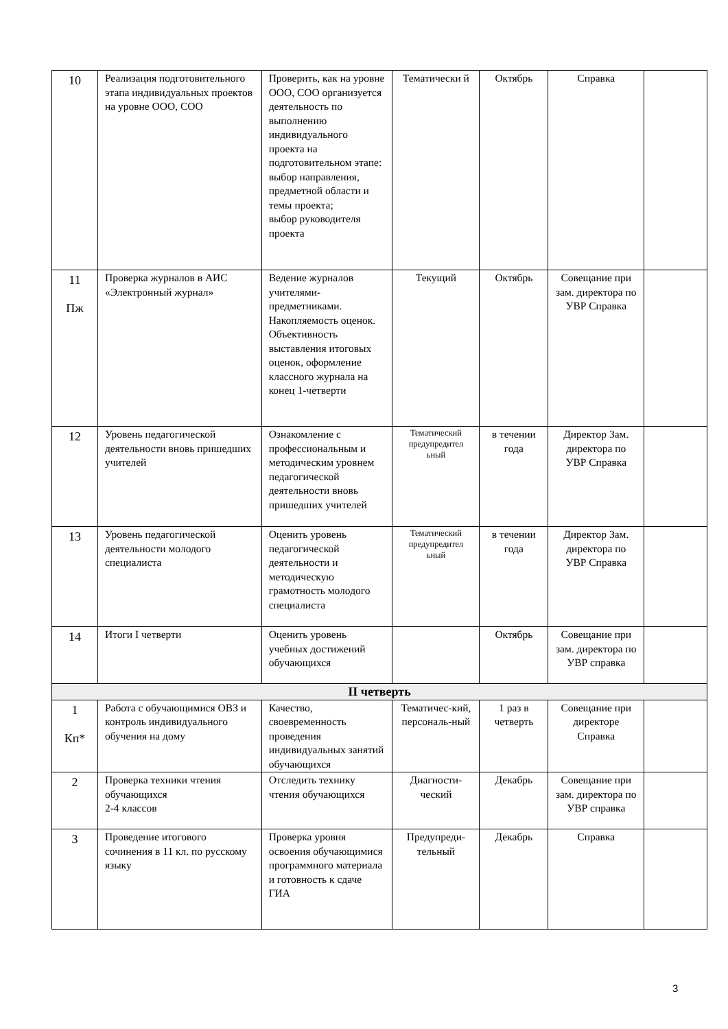| 10 | Реализация подготовительного этапа индивидуальных проектов на уровне ООО, СОО | Проверить, как на уровне ООО, СОО организуется деятельность по выполнению индивидуального проекта на подготовительном этапе: выбор направления, предметной области и темы проекта; выбор руководителя проекта | Тематически й | Октябрь | Справка | |
| 11 Пж | Проверка журналов в АИС «Электронный журнал» | Ведение журналов учителями-предметниками. Накопляемость оценок. Объективность выставления итоговых оценок, оформление классного журнала на конец 1-четверти | Текущий | Октябрь | Совещание при зам. директора по УВР Справка | |
| 12 | Уровень педагогической деятельности вновь пришедших учителей | Ознакомление с профессиональным и методическим уровнем педагогической деятельности вновь пришедших учителей | Тематический предупредител ьный | в течении года | Директор Зам. директора по УВР Справка | |
| 13 | Уровень педагогической деятельности молодого специалиста | Оценить уровень педагогической деятельности и методическую грамотность молодого специалиста | Тематический предупредител ьный | в течении года | Директор Зам. директора по УВР Справка | |
| 14 | Итоги I четверти | Оценить уровень учебных достижений обучающихся | | Октябрь | Совещание при зам. директора по УВР справка | |
| II четверть | | | | | | |
| 1 Кп* | Работа с обучающимися ОВЗ и контроль индивидуального обучения на дому | Качество, своевременность проведения индивидуальных занятий обучающихся | Тематичес-кий, персональ-ный | 1 раз в четверть | Совещание при директоре Справка | |
| 2 | Проверка техники чтения обучающихся 2-4 классов | Отследить технику чтения обучающихся | Диагности-ческий | Декабрь | Совещание при зам. директора по УВР справка | |
| 3 | Проведение итогового сочинения в 11 кл. по русскому языку | Проверка уровня освоения обучающимися программного материала и готовность к сдаче ГИА | Предупреди-тельный | Декабрь | Справка | |
3